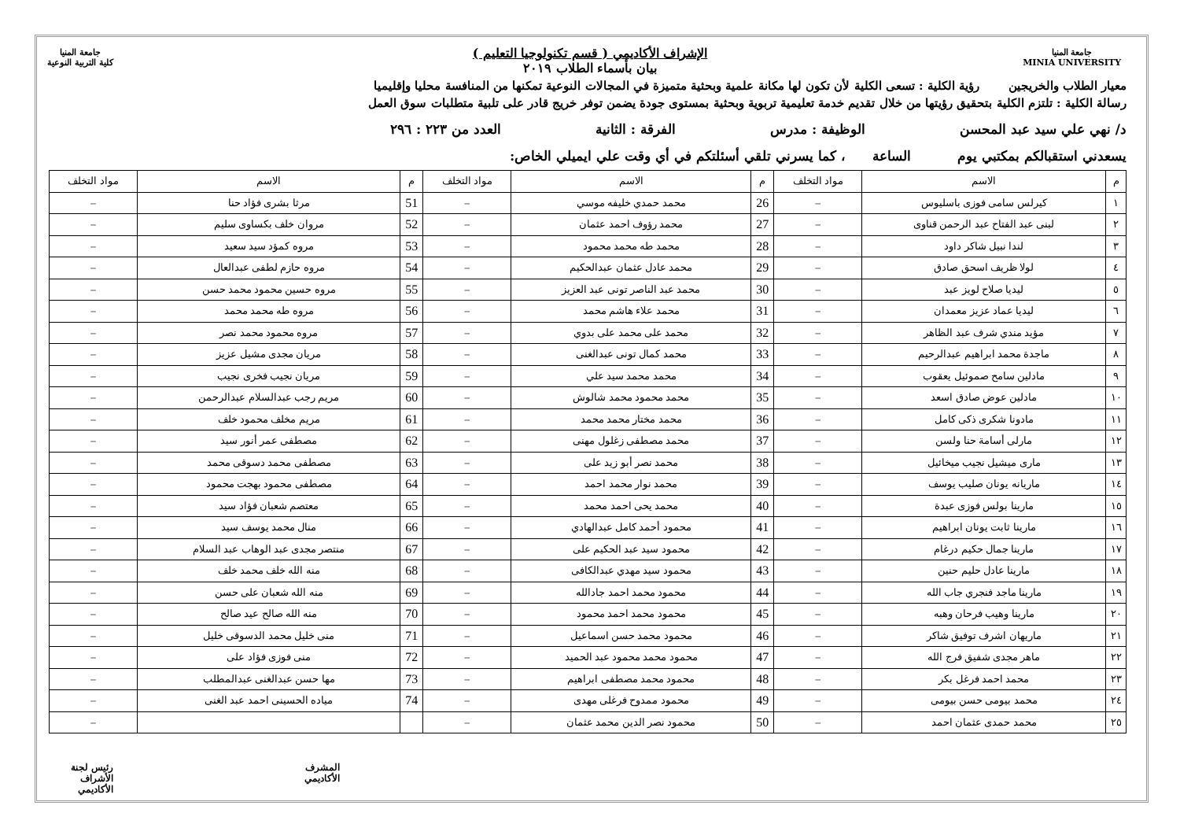جامعة المنيا
MINIA UNIVERSITY
جامعة المنيا
كلية التربية النوعية
الإشراف الأكاديمي ( قسم تكنولوجيا التعليم )
بيان بأسماء الطلاب ٢٠١٩
معيار الطلاب والخريجين رؤية الكلية : تسعى الكلية لأن تكون لها مكانة علمية وبحثية متميزة في المجالات النوعية تمكنها من المنافسة محليا وإقليميا
رسالة الكلية : تلتزم الكلية بتحقيق رؤيتها من خلال تقديم خدمة تعليمية تربوية وبحثية بمستوى جودة يضمن توفر خريج قادر على تلبية متطلبات سوق العمل
د/ نهي علي سيد عبد المحسن الوظيفة : مدرس الفرقة : الثانية العدد من ٢٢٣ : ٢٩٦
يسعدني استقبالكم بمكتبي يوم الساعة ، كما يسرني تلقي أسئلتكم في أي وقت علي ايميلي الخاص:
| م | الاسم | مواد التخلف | م | الاسم | مواد التخلف | م | الاسم | مواد التخلف |
| --- | --- | --- | --- | --- | --- | --- | --- | --- |
| ١ | كيرلس سامى فوزى باسليوس | – | 26 | محمد حمدي خليفه موسي | – | 51 | مرثا بشرى فؤاد حنا | – |
| ٢ | لبنى عبد الفتاح عبد الرحمن قناوى | – | 27 | محمد رؤوف احمد عثمان | – | 52 | مروان خلف بكساوى سليم | – |
| ٣ | لندا نبيل شاكر داود | – | 28 | محمد طه محمد محمود | – | 53 | مروه كمؤد سيد سعيد | – |
| ٤ | لولا ظريف اسحق صادق | – | 29 | محمد عادل عثمان عبدالحكيم | – | 54 | مروه حازم لطفى عبدالعال | – |
| ٥ | ليديا صلاح لويز عبد | – | 30 | محمد عبد الناصر تونى عبد العزيز | – | 55 | مروه حسين محمود محمد حسن | – |
| ٦ | ليديا عماد عزيز معمدان | – | 31 | محمد علاء هاشم محمد | – | 56 | مروه طه محمد محمد | – |
| ٧ | مؤيد مندي شرف عبد الظاهر | – | 32 | محمد على محمد على بدوي | – | 57 | مروه محمود محمد نصر | – |
| ٨ | ماجدة محمد ابراهيم عبدالرحيم | – | 33 | محمد كمال تونى عبدالغنى | – | 58 | مريان مجدى مشيل عزيز | – |
| ٩ | مادلين سامح صموئيل يعقوب | – | 34 | محمد محمد سيد علي | – | 59 | مريان نجيب فخرى نجيب | – |
| ١٠ | مادلين عوض صادق اسعد | – | 35 | محمد محمود محمد شالوش | – | 60 | مريم رجب عبدالسلام عبدالرحمن | – |
| ١١ | مادونا شكرى ذكى كامل | – | 36 | محمد مختار محمد محمد | – | 61 | مريم مخلف محمود خلف | – |
| ١٢ | مارلى أسامة حنا ولسن | – | 37 | محمد مصطفى زغلول مهنى | – | 62 | مصطفى عمر أنور سيد | – |
| ١٣ | مارى ميشيل نجيب ميخائيل | – | 38 | محمد نصر أبو زيد على | – | 63 | مصطفى محمد دسوقى محمد | – |
| ١٤ | ماريانه يونان صليب يوسف | – | 39 | محمد نوار محمد احمد | – | 64 | مصطفى محمود بهجت محمود | – |
| ١٥ | مارينا بولس فوزى عبدة | – | 40 | محمد يحى احمد محمد | – | 65 | معتصم شعبان فؤاد سيد | – |
| ١٦ | مارينا ثابت يونان ابراهيم | – | 41 | محمود أحمد كامل عبدالهادي | – | 66 | منال محمد يوسف سيد | – |
| ١٧ | مارينا جمال حكيم درغام | – | 42 | محمود سيد عبد الحكيم على | – | 67 | منتصر مجدى عبد الوهاب عبد السلام | – |
| ١٨ | مارينا عادل حليم حنين | – | 43 | محمود سيد مهدي عبدالكافى | – | 68 | منه الله خلف محمد خلف | – |
| ١٩ | مارينا ماجد فنجري جاب الله | – | 44 | محمود محمد احمد جادالله | – | 69 | منه الله شعبان على حسن | – |
| ٢٠ | مارينا وهيب فرحان وهبه | – | 45 | محمود محمد احمد محمود | – | 70 | منه الله صالح عيد صالح | – |
| ٢١ | ماريهان اشرف توفيق شاكر | – | 46 | محمود محمد حسن اسماعيل | – | 71 | منى خليل محمد الدسوقى خليل | – |
| ٢٢ | ماهر مجدى شفيق فرج الله | – | 47 | محمود محمد محمود عبد الحميد | – | 72 | منى فوزى فؤاد على | – |
| ٢٣ | محمد احمد فرغل بكر | – | 48 | محمود محمد مصطفى ابراهيم | – | 73 | مها حسن عبدالغنى عبدالمطلب | – |
| ٢٤ | محمد بيومى حسن بيومى | – | 49 | محمود ممدوح فرغلى مهدى | – | 74 | مياده الحسينى احمد عبد الغنى | – |
| ٢٥ | محمد حمدى عثمان احمد | – | 50 | محمود نصر الدين محمد عثمان | – | | | – |
المشرف الأكاديمي رئيس لجنة الأشراف الأكاديمي